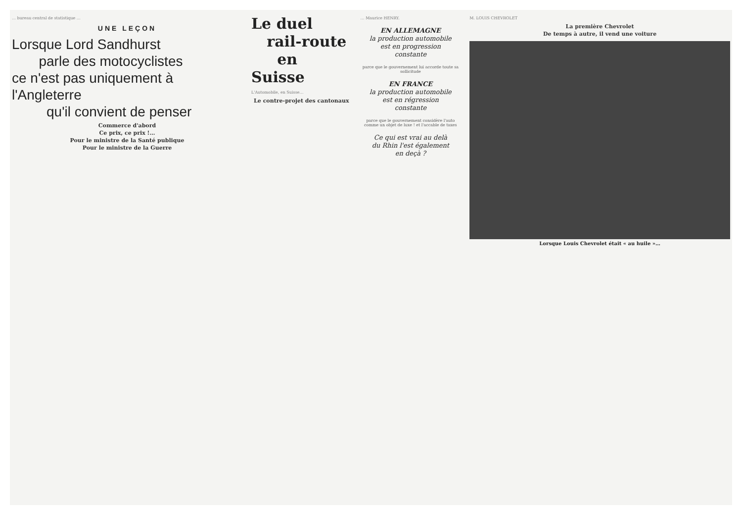… bureau central de statistique …
UNE LEÇON
Lorsque Lord Sandhurst
parle des motocyclistes
ce n'est pas uniquement à l'Angleterre
qu'il convient de penser
Commerce d'abord
Ce prix, ce prix !…
Pour le ministre de la Santé publique
Pour le ministre de la Guerre
Le duel
rail-route
en Suisse
L'Automobile, en Suisse…
Le contre-projet des cantonaux
… Maurice HENRY.
EN ALLEMAGNE
la production automobile
est en progression
constante
parce que le gouvernement lui accorde toute sa sollicitude
EN FRANCE
la production automobile
est en régression
constante
parce que le gouvernement considère l'auto comme un objet de luxe ! et l'accable de taxes
Ce qui est vrai au delà
du Rhin l'est également
en deçà ?
M. LOUIS CHEVROLET
La première Chevrolet
De temps à autre, il vend une voiture
Lorsque Louis Chevrolet était « au huile »…